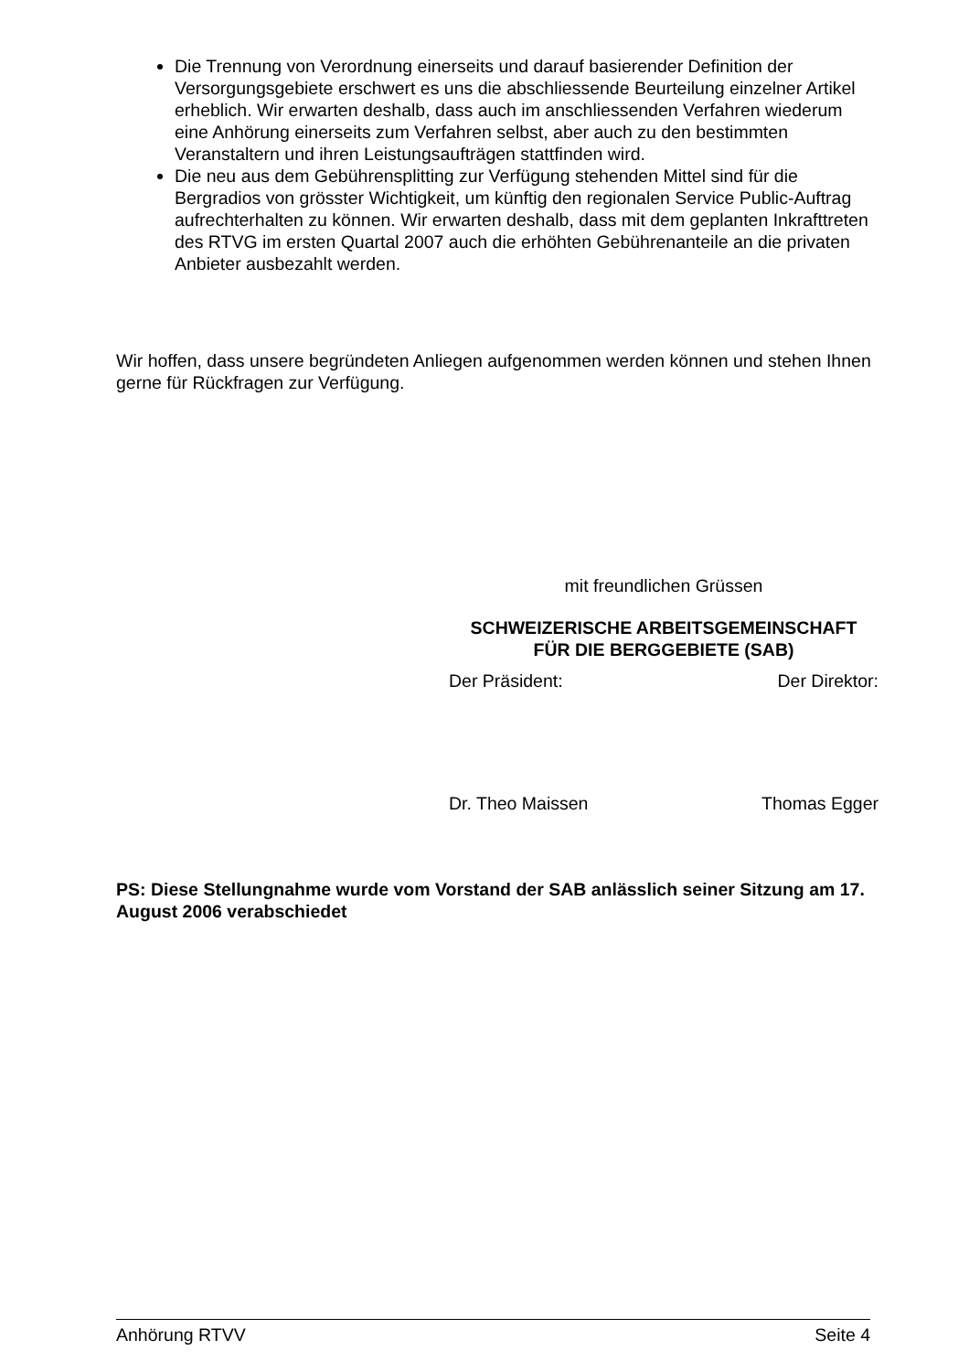Die Trennung von Verordnung einerseits und darauf basierender Definition der Versorgungsgebiete erschwert es uns die abschliessende Beurteilung einzelner Artikel erheblich. Wir erwarten deshalb, dass auch im anschliessenden Verfahren wiederum eine Anhörung einerseits zum Verfahren selbst, aber auch zu den bestimmten Veranstaltern und ihren Leistungsaufträgen stattfinden wird.
Die neu aus dem Gebührensplitting zur Verfügung stehenden Mittel sind für die Bergradios von grösster Wichtigkeit, um künftig den regionalen Service Public-Auftrag aufrechterhalten zu können. Wir erwarten deshalb, dass mit dem geplanten Inkrafttreten des RTVG im ersten Quartal 2007 auch die erhöhten Gebührenanteile an die privaten Anbieter ausbezahlt werden.
Wir hoffen, dass unsere begründeten Anliegen aufgenommen werden können und stehen Ihnen gerne für Rückfragen zur Verfügung.
mit freundlichen Grüssen
SCHWEIZERISCHE ARBEITSGEMEINSCHAFT
FÜR DIE BERGGEBIETE (SAB)
Der Präsident: Der Direktor:
Dr. Theo Maissen Thomas Egger
PS: Diese Stellungnahme wurde vom Vorstand der SAB anlässlich seiner Sitzung am 17. August 2006 verabschiedet
Anhörung RTVV Seite 4